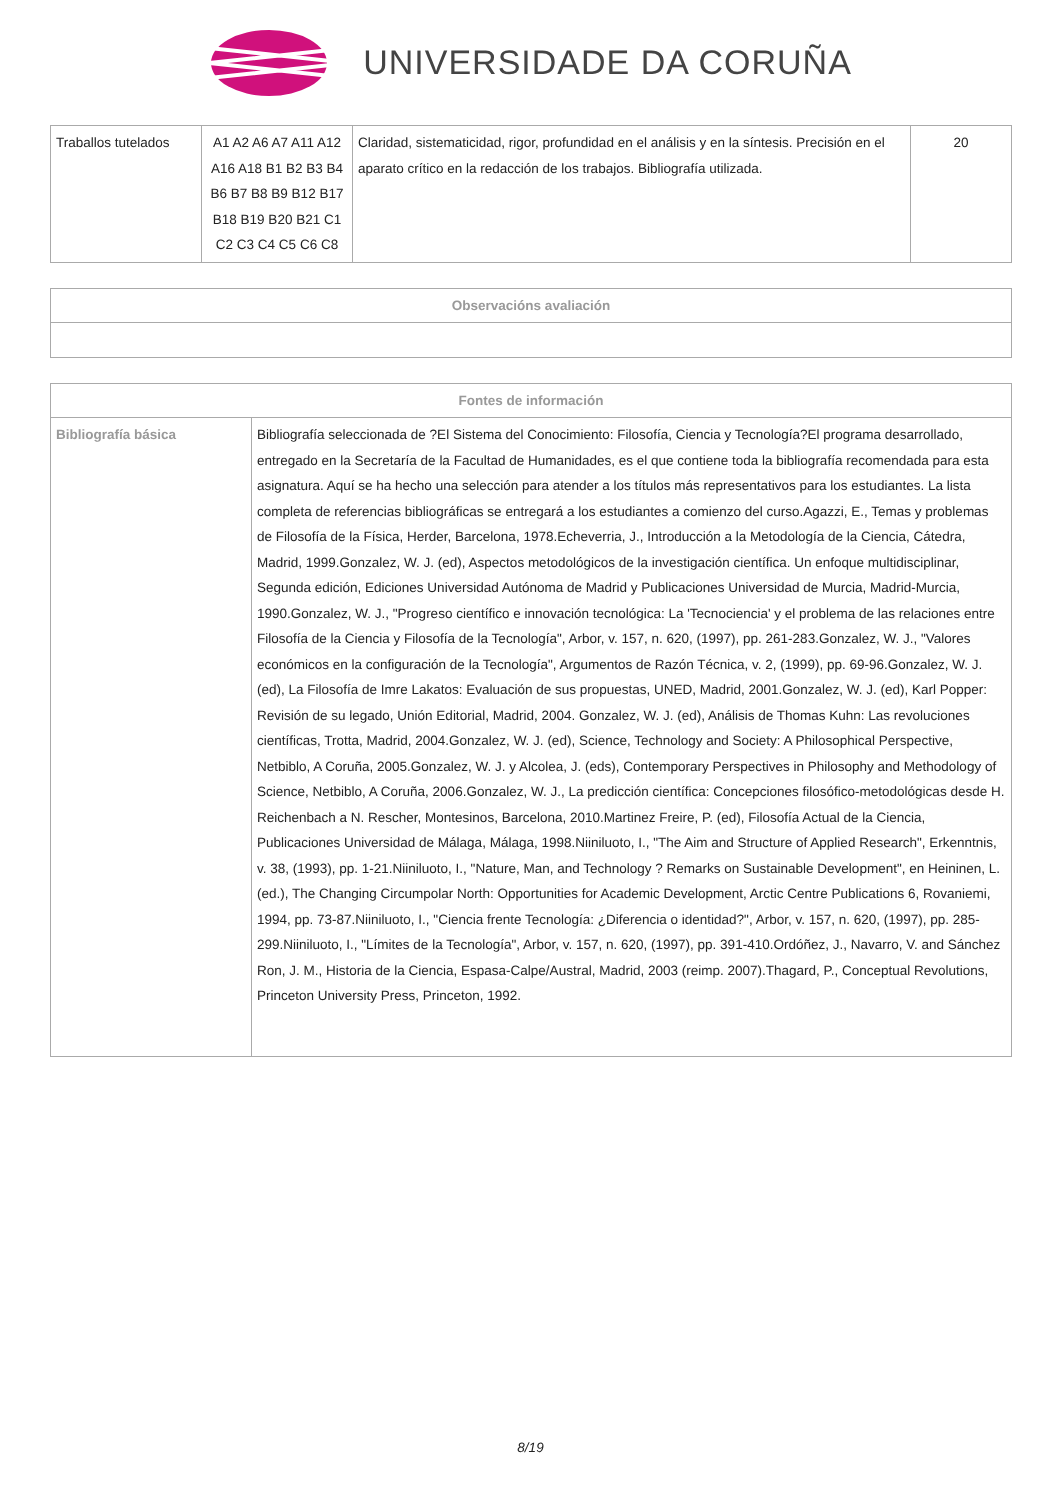UNIVERSIDADE DA CORUÑA
| Traballos tutelados | A1 A2 A6 A7 A11 A12 A16 A18 B1 B2 B3 B4 B6 B7 B8 B9 B12 B17 B18 B19 B20 B21 C1 C2 C3 C4 C5 C6 C8 | Claridad, sistematicidad, rigor, profundidad en el análisis y en la síntesis. Precisión en el aparato crítico en la redacción de los trabajos. Bibliografía utilizada. | 20 |
| Observacións avaliación |
| --- |
| Fontes de información | |
| --- | --- |
| Bibliografía básica | Bibliografía seleccionada de ?El Sistema del Conocimiento: Filosofía, Ciencia y Tecnología?El programa desarrollado, entregado en la Secretaría de la Facultad de Humanidades, es el que contiene toda la bibliografía recomendada para esta asignatura. Aquí se ha hecho una selección para atender a los títulos más representativos para los estudiantes. La lista completa de referencias bibliográficas se entregará a los estudiantes a comienzo del curso.Agazzi, E., Temas y problemas de Filosofía de la Física, Herder, Barcelona, 1978.Echeverria, J., Introducción a la Metodología de la Ciencia, Cátedra, Madrid, 1999.Gonzalez, W. J. (ed), Aspectos metodológicos de la investigación científica. Un enfoque multidisciplinar, Segunda edición, Ediciones Universidad Autónoma de Madrid y Publicaciones Universidad de Murcia, Madrid-Murcia, 1990.Gonzalez, W. J., "Progreso científico e innovación tecnológica: La 'Tecnociencia' y el problema de las relaciones entre Filosofía de la Ciencia y Filosofía de la Tecnología", Arbor, v. 157, n. 620, (1997), pp. 261-283.Gonzalez, W. J., "Valores económicos en la configuración de la Tecnología", Argumentos de Razón Técnica, v. 2, (1999), pp. 69-96.Gonzalez, W. J. (ed), La Filosofía de Imre Lakatos: Evaluación de sus propuestas, UNED, Madrid, 2001.Gonzalez, W. J. (ed), Karl Popper: Revisión de su legado, Unión Editorial, Madrid, 2004. Gonzalez, W. J. (ed), Análisis de Thomas Kuhn: Las revoluciones científicas, Trotta, Madrid, 2004.Gonzalez, W. J. (ed), Science, Technology and Society: A Philosophical Perspective, Netbiblo, A Coruña, 2005.Gonzalez, W. J. y Alcolea, J. (eds), Contemporary Perspectives in Philosophy and Methodology of Science, Netbiblo, A Coruña, 2006.Gonzalez, W. J., La predicción científica: Concepciones filosófico-metodológicas desde H. Reichenbach a N. Rescher, Montesinos, Barcelona, 2010.Martinez Freire, P. (ed), Filosofía Actual de la Ciencia, Publicaciones Universidad de Málaga, Málaga, 1998.Niiniluoto, I., "The Aim and Structure of Applied Research", Erkenntnis, v. 38, (1993), pp. 1-21.Niiniluoto, I., "Nature, Man, and Technology ? Remarks on Sustainable Development", en Heininen, L. (ed.), The Changing Circumpolar North: Opportunities for Academic Development, Arctic Centre Publications 6, Rovaniemi, 1994, pp. 73-87.Niiniluoto, I., "Ciencia frente Tecnología: ¿Diferencia o identidad?", Arbor, v. 157, n. 620, (1997), pp. 285-299.Niiniluoto, I., "Límites de la Tecnología", Arbor, v. 157, n. 620, (1997), pp. 391-410.Ordóñez, J., Navarro, V. and Sánchez Ron, J. M., Historia de la Ciencia, Espasa-Calpe/Austral, Madrid, 2003 (reimp. 2007).Thagard, P., Conceptual Revolutions, Princeton University Press, Princeton, 1992. |
8/19